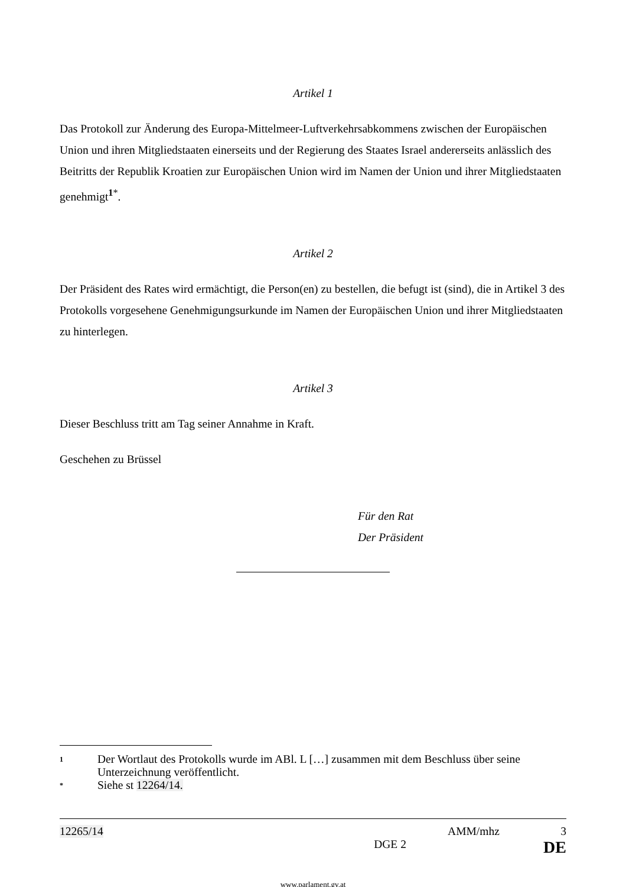Artikel 1
Das Protokoll zur Änderung des Europa-Mittelmeer-Luftverkehrsabkommens zwischen der Europäischen Union und ihren Mitgliedstaaten einerseits und der Regierung des Staates Israel andererseits anlässlich des Beitritts der Republik Kroatien zur Europäischen Union wird im Namen der Union und ihrer Mitgliedstaaten genehmigt<sup>1*</sup>.
Artikel 2
Der Präsident des Rates wird ermächtigt, die Person(en) zu bestellen, die befugt ist (sind), die in Artikel 3 des Protokolls vorgesehene Genehmigungsurkunde im Namen der Europäischen Union und ihrer Mitgliedstaaten zu hinterlegen.
Artikel 3
Dieser Beschluss tritt am Tag seiner Annahme in Kraft.
Geschehen zu Brüssel
Für den Rat
Der Präsident
1 Der Wortlaut des Protokolls wurde im ABl. L […] zusammen mit dem Beschluss über seine Unterzeichnung veröffentlicht.
* Siehe st 12264/14.
12265/14 AMM/mhz 3
DGE 2 DE
www.parlament.gv.at